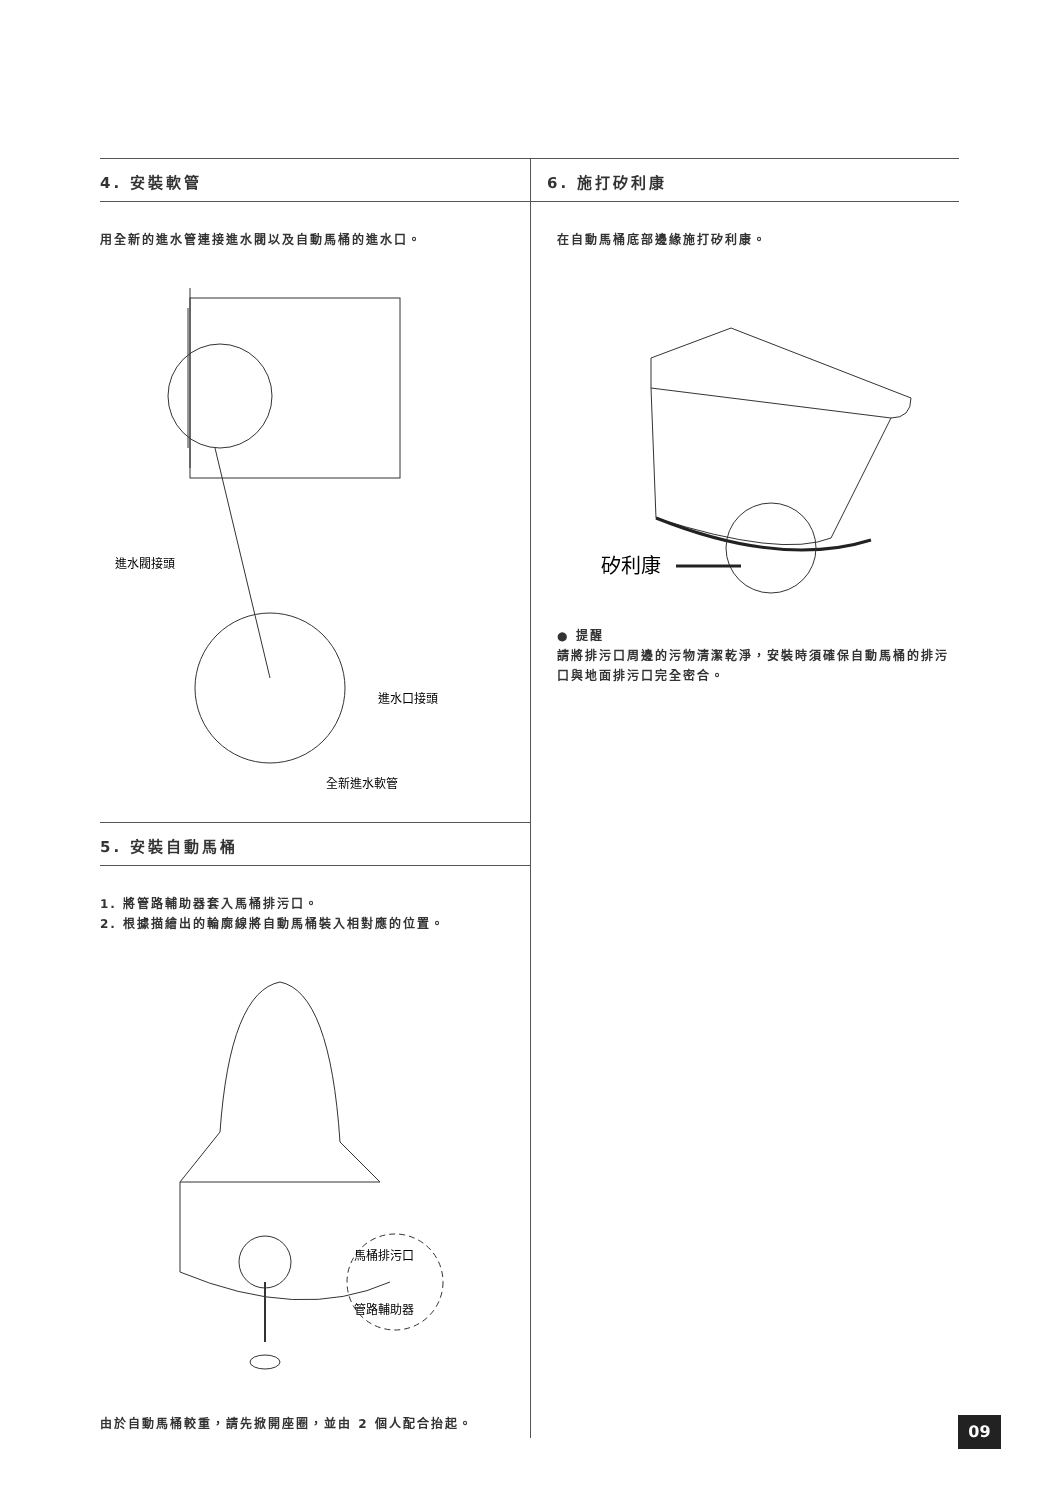4. 安裝軟管
用全新的進水管連接進水閥以及自動馬桶的進水口。
進水閥接頭
進水口接頭
全新進水軟管
5. 安裝自動馬桶
1. 將管路輔助器套入馬桶排污口。
2. 根據描繪出的輪廓線將自動馬桶裝入相對應的位置。
馬桶排污口
管路輔助器
由於自動馬桶較重，請先掀開座圈，並由 2 個人配合抬起。
6. 施打矽利康
在自動馬桶底部邊緣施打矽利康。
矽利康
● 提醒
請將排污口周邊的污物清潔乾淨，安裝時須確保自動馬桶的排污口與地面排污口完全密合。
09